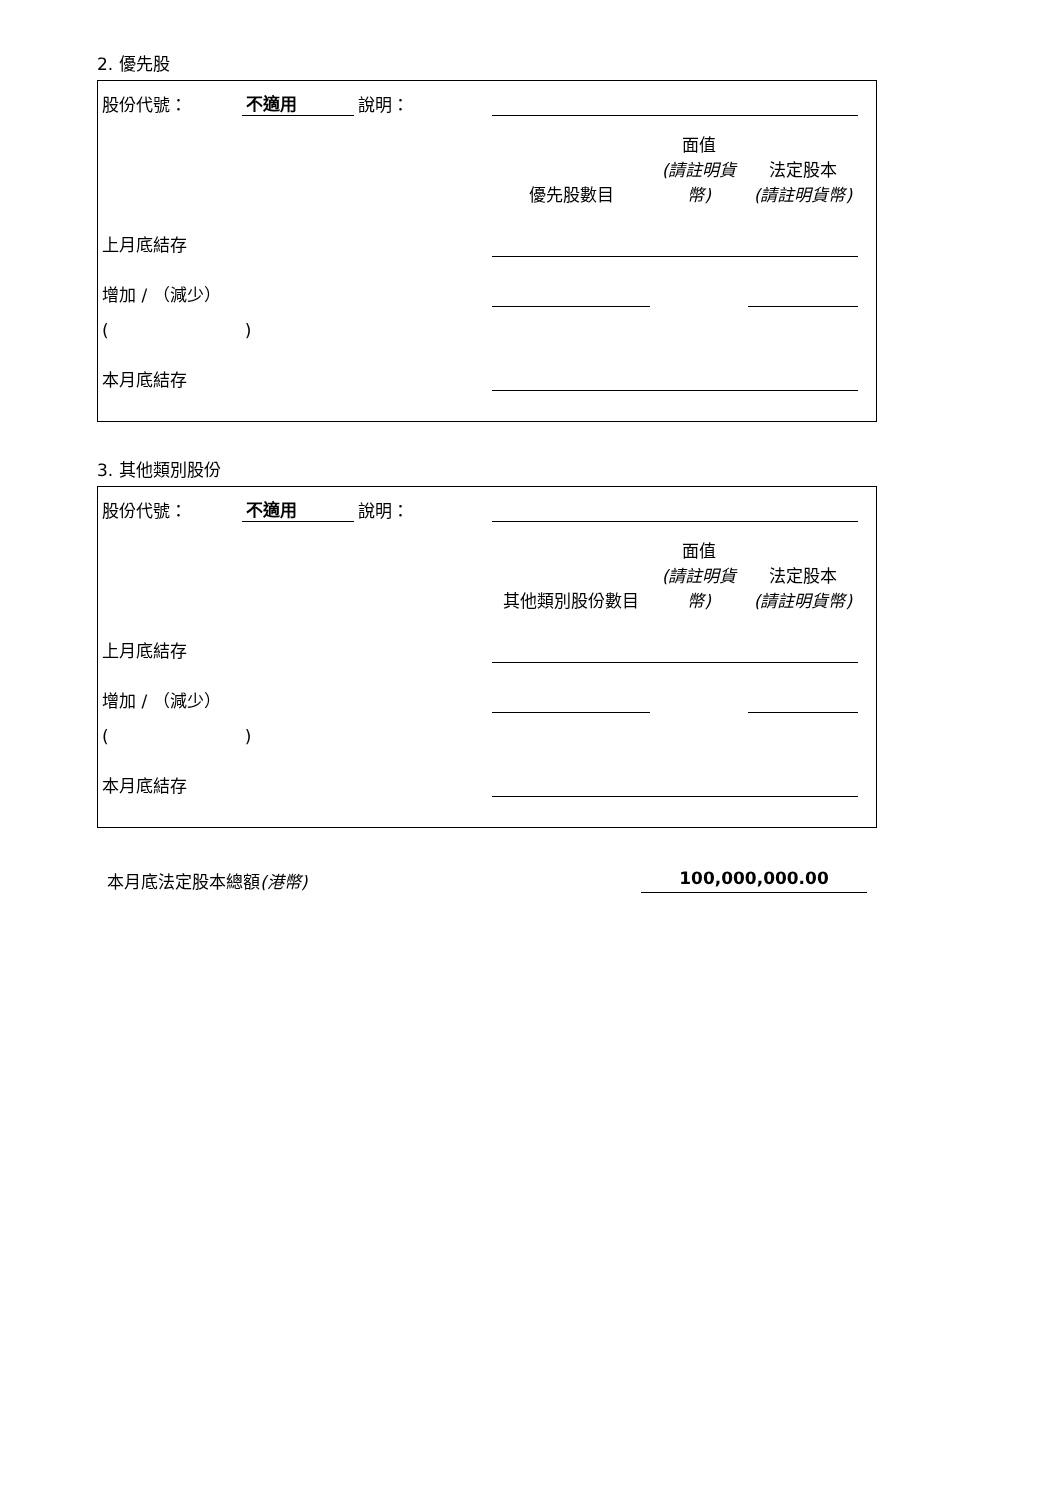2. 優先股
| 股份代號： | 不適用 | 說明： | | | | |
| | | | 優先股數目 | 面值 (請註明貨幣) | 法定股本 (請註明貨幣) | |
| 上月底結存 | | | | | | |
| 增加 / （減少） | | | | | | |
| ( ) | | | | | | |
| 本月底結存 | | | | | | |
3. 其他類別股份
| 股份代號： | 不適用 | 說明： | | | | |
| | | | 其他類別股份數目 | 面值 (請註明貨幣) | 法定股本 (請註明貨幣) | |
| 上月底結存 | | | | | | |
| 增加 / （減少） | | | | | | |
| ( ) | | | | | | |
| 本月底結存 | | | | | | |
本月底法定股本總額(港幣) 100,000,000.00